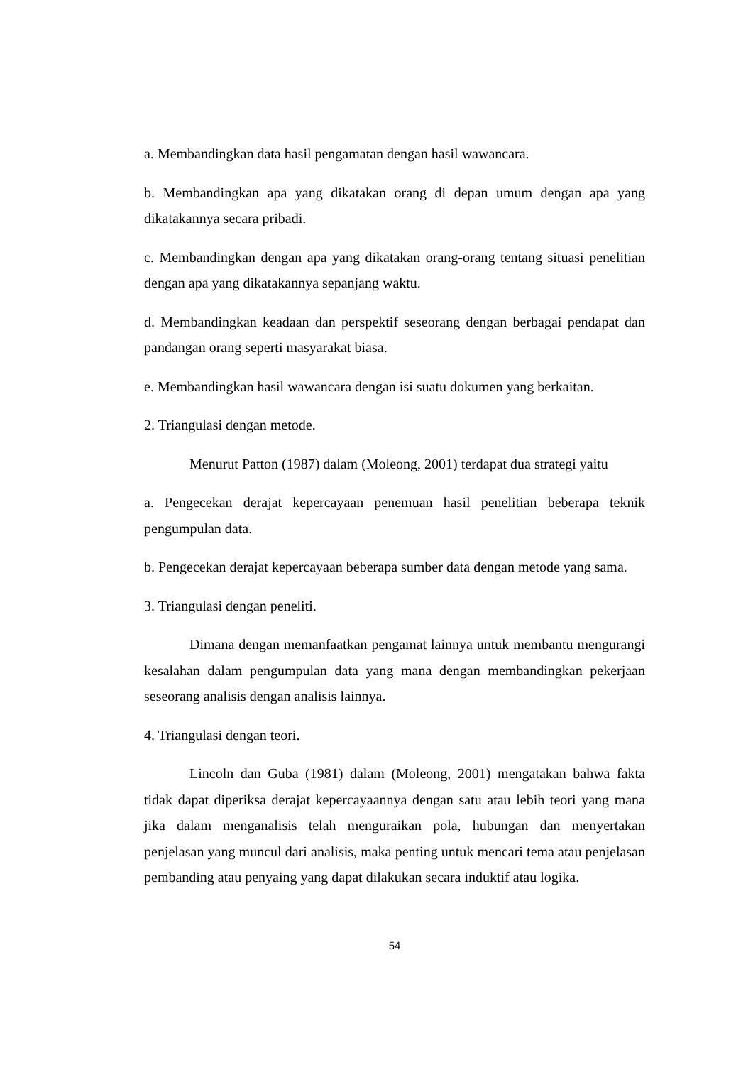a. Membandingkan data hasil pengamatan dengan hasil wawancara.
b. Membandingkan apa yang dikatakan orang di depan umum dengan apa yang dikatakannya secara pribadi.
c. Membandingkan dengan apa yang dikatakan orang-orang tentang situasi penelitian dengan apa yang dikatakannya sepanjang waktu.
d. Membandingkan keadaan dan perspektif seseorang dengan berbagai pendapat dan pandangan orang seperti masyarakat biasa.
e. Membandingkan hasil wawancara dengan isi suatu dokumen yang berkaitan.
2. Triangulasi dengan metode.
Menurut Patton (1987) dalam (Moleong, 2001) terdapat dua strategi yaitu
a. Pengecekan derajat kepercayaan penemuan hasil penelitian beberapa teknik pengumpulan data.
b. Pengecekan derajat kepercayaan beberapa sumber data dengan metode yang sama.
3. Triangulasi dengan peneliti.
Dimana dengan memanfaatkan pengamat lainnya untuk membantu mengurangi kesalahan dalam pengumpulan data yang mana dengan membandingkan pekerjaan seseorang analisis dengan analisis lainnya.
4. Triangulasi dengan teori.
Lincoln dan Guba (1981) dalam (Moleong, 2001) mengatakan bahwa fakta tidak dapat diperiksa derajat kepercayaannya dengan satu atau lebih teori yang mana jika dalam menganalisis telah menguraikan pola, hubungan dan menyertakan penjelasan yang muncul dari analisis, maka penting untuk mencari tema atau penjelasan pembanding atau penyaing yang dapat dilakukan secara induktif atau logika.
54